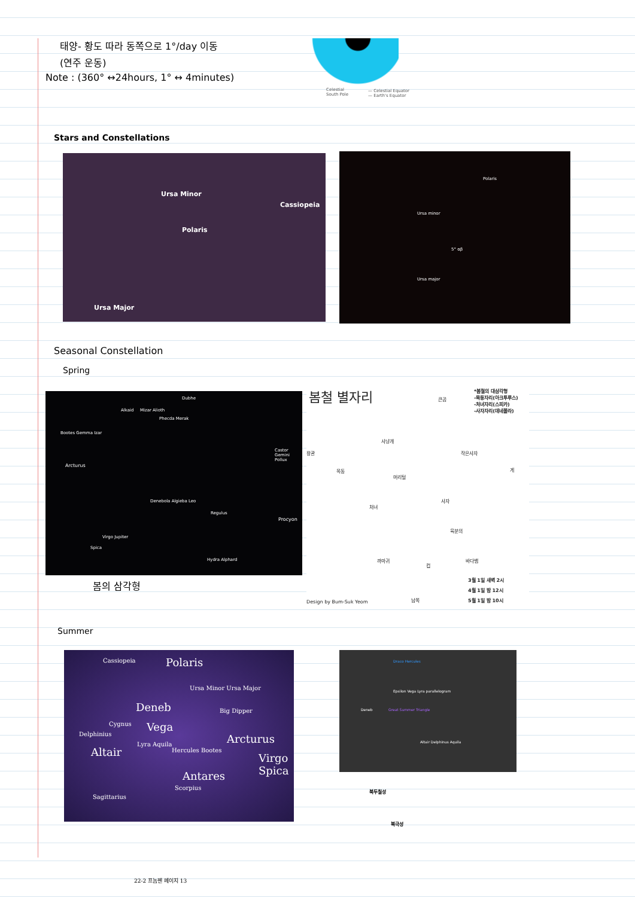태양- 황도 따라 동쪽으로 1°/day 이동
(연주 운동)
Note : (360° ↔24hours, 1° ↔ 4minutes)
Celestial
South Pole
— Celestial Equator
— Earth's Equator
Stars and Constellations
Ursa Minor
Cassiopeia
Polaris
Ursa Major
Polaris
Ursa minor
5° αβ
Ursa major
Seasonal Constellation
Spring
Dubhe
Mizar Alioth Alkaid
Phecda Merak
Bootes Gemma Izar
Arcturus
Castor Gemini Pollux
Denebola Algieba Leo
Regulus
Procyon
Virgo Jupiter
Spica
Hydra Alphard
봄의 삼각형
봄철 별자리 *봄철의 대삼각형
-목동자리(아크투루스)
-처녀자리(스피카)
-사자자리(데네볼라)
큰곰
왕관
사냥개
작은사자
목동
머리털
게
사자
처녀
육분의
까마귀
컵
바다뱀
3월 1일 새벽 2시
4월 1일 밤 12시
5월 1일 밤 10시
Design by Bum-Suk Yeom 남쪽
Summer
Cassiopeia Polaris
Ursa Minor Ursa Major
Deneb Big Dipper
Cygnus Vega
Delphinius Arcturus
Altair
Lyra Aquila
Hercules Bootes
Virgo Spica
Antares
Scorpius
Sagittarius
Draco Hercules
Epsilon Vega Lyra parallelogram
Deneb Great Summer Triangle
Altair Delphinus Aquila
북두칠성
북극성
22-2 프놈펜 페이지 13